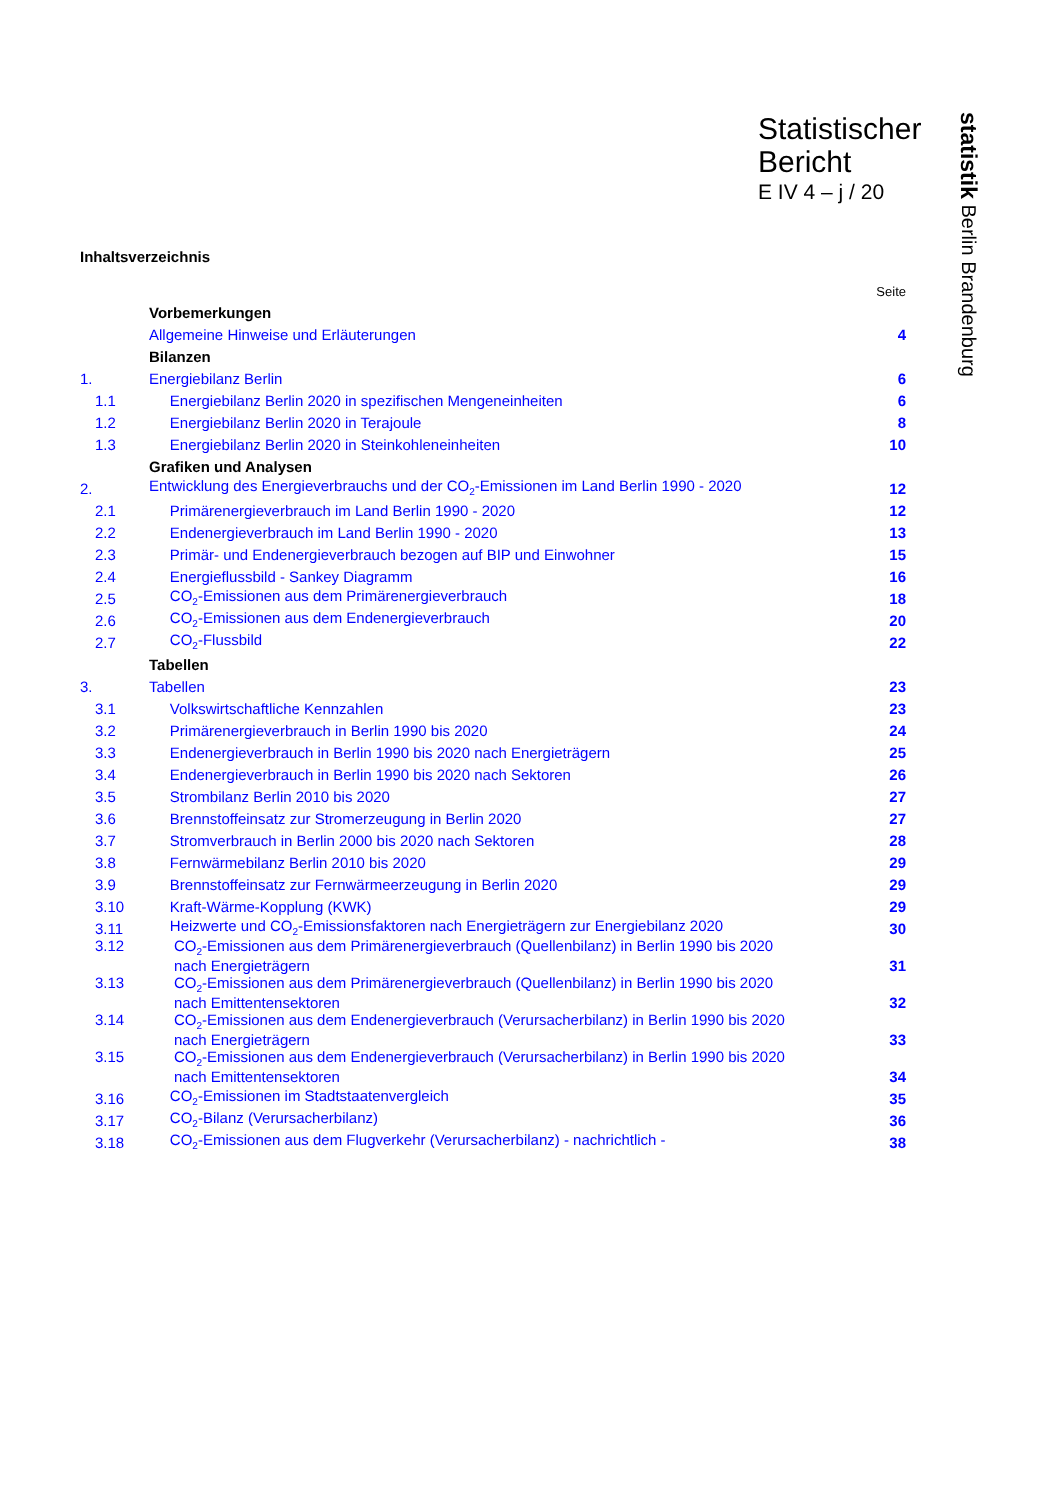Statistischer
Bericht
E IV 4 – j / 20
statistik Berlin Brandenburg
Inhaltsverzeichnis
| | | Seite |
| | Vorbemerkungen | |
| | Allgemeine Hinweise und Erläuterungen | 4 |
| | Bilanzen | |
| 1. | Energiebilanz Berlin | 6 |
| 1.1 | Energiebilanz Berlin 2020 in spezifischen Mengeneinheiten | 6 |
| 1.2 | Energiebilanz Berlin 2020 in Terajoule | 8 |
| 1.3 | Energiebilanz Berlin 2020 in Steinkohleneinheiten | 10 |
| | Grafiken und Analysen | |
| 2. | Entwicklung des Energieverbrauchs und der CO<sub>2</sub>-Emissionen im Land Berlin 1990 - 2020 | 12 |
| 2.1 | Primärenergieverbrauch im Land Berlin 1990 - 2020 | 12 |
| 2.2 | Endenergieverbrauch im Land Berlin 1990 - 2020 | 13 |
| 2.3 | Primär- und Endenergieverbrauch bezogen auf BIP und Einwohner | 15 |
| 2.4 | Energieflussbild - Sankey Diagramm | 16 |
| 2.5 | CO<sub>2</sub>-Emissionen aus dem Primärenergieverbrauch | 18 |
| 2.6 | CO<sub>2</sub>-Emissionen aus dem Endenergieverbrauch | 20 |
| 2.7 | CO<sub>2</sub>-Flussbild | 22 |
| | Tabellen | |
| 3. | Tabellen | 23 |
| 3.1 | Volkswirtschaftliche Kennzahlen | 23 |
| 3.2 | Primärenergieverbrauch in Berlin 1990 bis 2020 | 24 |
| 3.3 | Endenergieverbrauch in Berlin 1990 bis 2020 nach Energieträgern | 25 |
| 3.4 | Endenergieverbrauch in Berlin 1990 bis 2020 nach Sektoren | 26 |
| 3.5 | Strombilanz Berlin 2010 bis 2020 | 27 |
| 3.6 | Brennstoffeinsatz zur Stromerzeugung in Berlin 2020 | 27 |
| 3.7 | Stromverbrauch in Berlin 2000 bis 2020 nach Sektoren | 28 |
| 3.8 | Fernwärmebilanz Berlin 2010 bis 2020 | 29 |
| 3.9 | Brennstoffeinsatz zur Fernwärmeerzeugung in Berlin 2020 | 29 |
| 3.10 | Kraft-Wärme-Kopplung (KWK) | 29 |
| 3.11 | Heizwerte und CO<sub>2</sub>-Emissionsfaktoren nach Energieträgern zur Energiebilanz 2020 | 30 |
| 3.12 | CO<sub>2</sub>-Emissionen aus dem Primärenergieverbrauch (Quellenbilanz) in Berlin 1990 bis 2020 nach Energieträgern | 31 |
| 3.13 | CO<sub>2</sub>-Emissionen aus dem Primärenergieverbrauch (Quellenbilanz) in Berlin 1990 bis 2020 nach Emittentensektoren | 32 |
| 3.14 | CO<sub>2</sub>-Emissionen aus dem Endenergieverbrauch (Verursacherbilanz) in Berlin 1990 bis 2020 nach Energieträgern | 33 |
| 3.15 | CO<sub>2</sub>-Emissionen aus dem Endenergieverbrauch (Verursacherbilanz) in Berlin 1990 bis 2020 nach Emittentensektoren | 34 |
| 3.16 | CO<sub>2</sub>-Emissionen im Stadtstaatenvergleich | 35 |
| 3.17 | CO<sub>2</sub>-Bilanz (Verursacherbilanz) | 36 |
| 3.18 | CO<sub>2</sub>-Emissionen aus dem Flugverkehr (Verursacherbilanz) - nachrichtlich - | 38 |